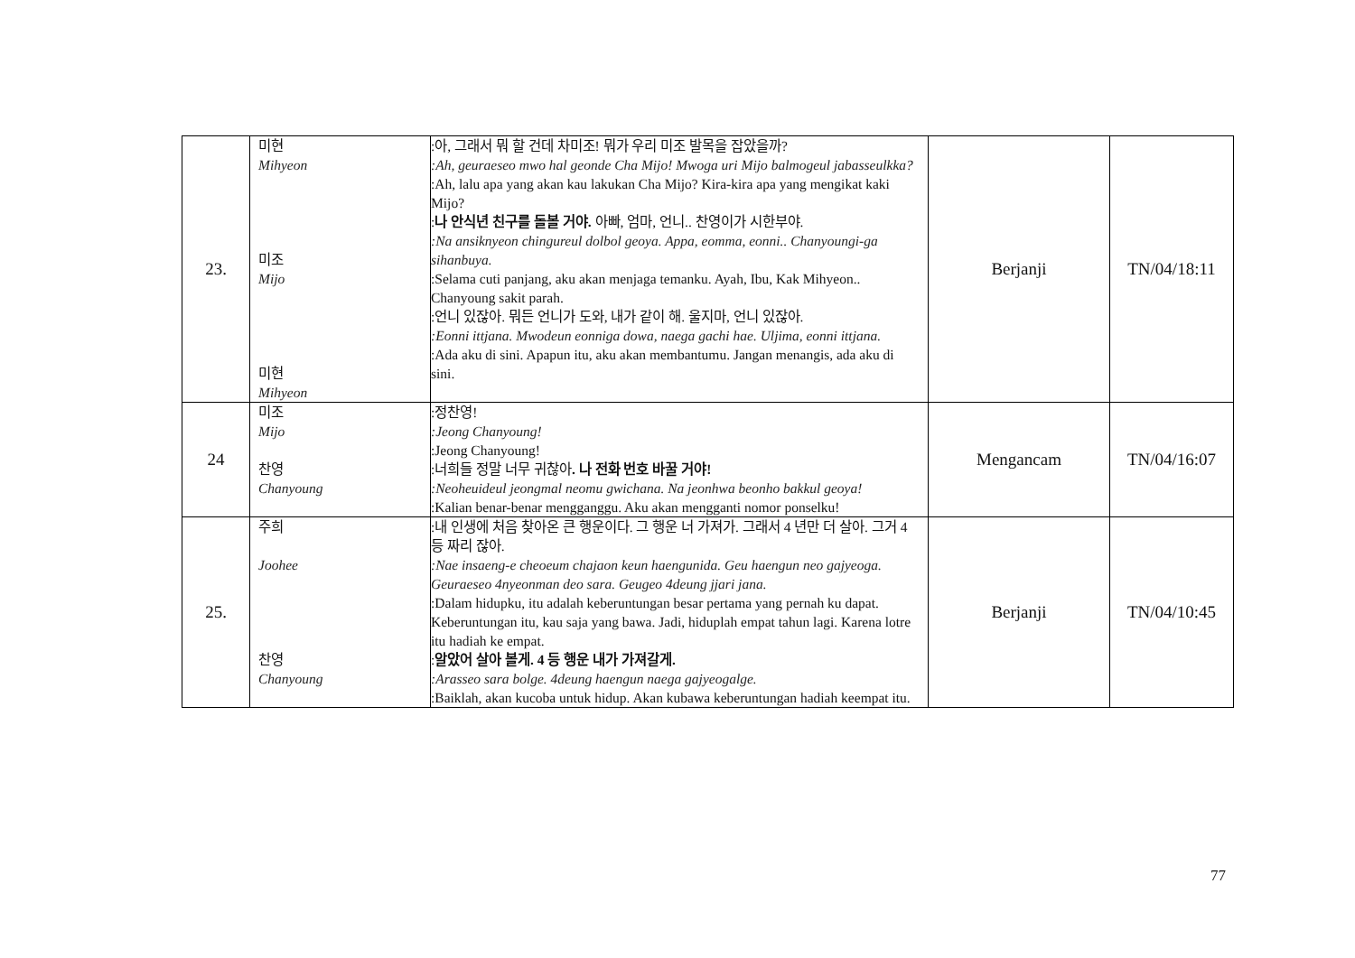| 23. | 미현 Mihyeon 미조 Mijo 미현 Mihyeon | :아, 그래서 뭐 할 건데 차미조! 뭐가 우리 미조 발목을 잡았을까? :Ah, geuraeseo mwo hal geonde Cha Mijo! Mwoga uri Mijo balmogeul jabasseulkka? :Ah, lalu apa yang akan kau lakukan Cha Mijo? Kira-kira apa yang mengikat kaki Mijo? : 나 안식년 친구를 돌볼 거야. 아빠, 엄마, 언니.. 찬영이가 시한부야. :Na ansiknyeon chingureul dolbol geoya. Appa, eomma, eonni.. Chanyoungi-ga sihanbuya. :Selama cuti panjang, aku akan menjaga temanku. Ayah, Ibu, Kak Mihyeon.. Chanyoung sakit parah. :언니 있잖아. 뭐든 언니가 도와, 내가 같이 해. 울지마, 언니 있잖아. :Eonni ittjana. Mwodeun eonniga dowa, naega gachi hae. Uljima, eonni ittjana. :Ada aku di sini. Apapun itu, aku akan membantumu. Jangan menangis, ada aku di sini. | Berjanji | TN/04/18:11 |
| 24 | 미조 Mijo 찬영 Chanyoung | :정찬영! :Jeong Chanyoung! :Jeong Chanyoung! :너희들 정말 너무 귀찮아 . 나 전화 번호 바꿀 거야! :Neoheuideul jeongmal neomu gwichana. Na jeonhwa beonho bakkul geoya! :Kalian benar-benar mengganggu. Aku akan mengganti nomor ponselku! | Mengancam | TN/04/16:07 |
| 25. | 주희 Joohee 찬영 Chanyoung | :내 인생에 처음 찾아온 큰 행운이다. 그 행운 너 가져가. 그래서 4 년만 더 살아. 그거 4 등 짜리 잖아. :Nae insaeng-e cheoeum chajaon keun haengunida. Geu haengun neo gajyeoga. Geuraeseo 4nyeonman deo sara. Geugeo 4deung jjari jana. :Dalam hidupku, itu adalah keberuntungan besar pertama yang pernah ku dapat. Keberuntungan itu, kau saja yang bawa. Jadi, hiduplah empat tahun lagi. Karena lotre itu hadiah ke empat. : 알았어 살아 볼게. 4 등 행운 내가 가져갈게. :Arasseo sara bolge. 4deung haengun naega gajyeogalge. :Baiklah, akan kucoba untuk hidup. Akan kubawa keberuntungan hadiah keempat itu. | Berjanji | TN/04/10:45 |
77